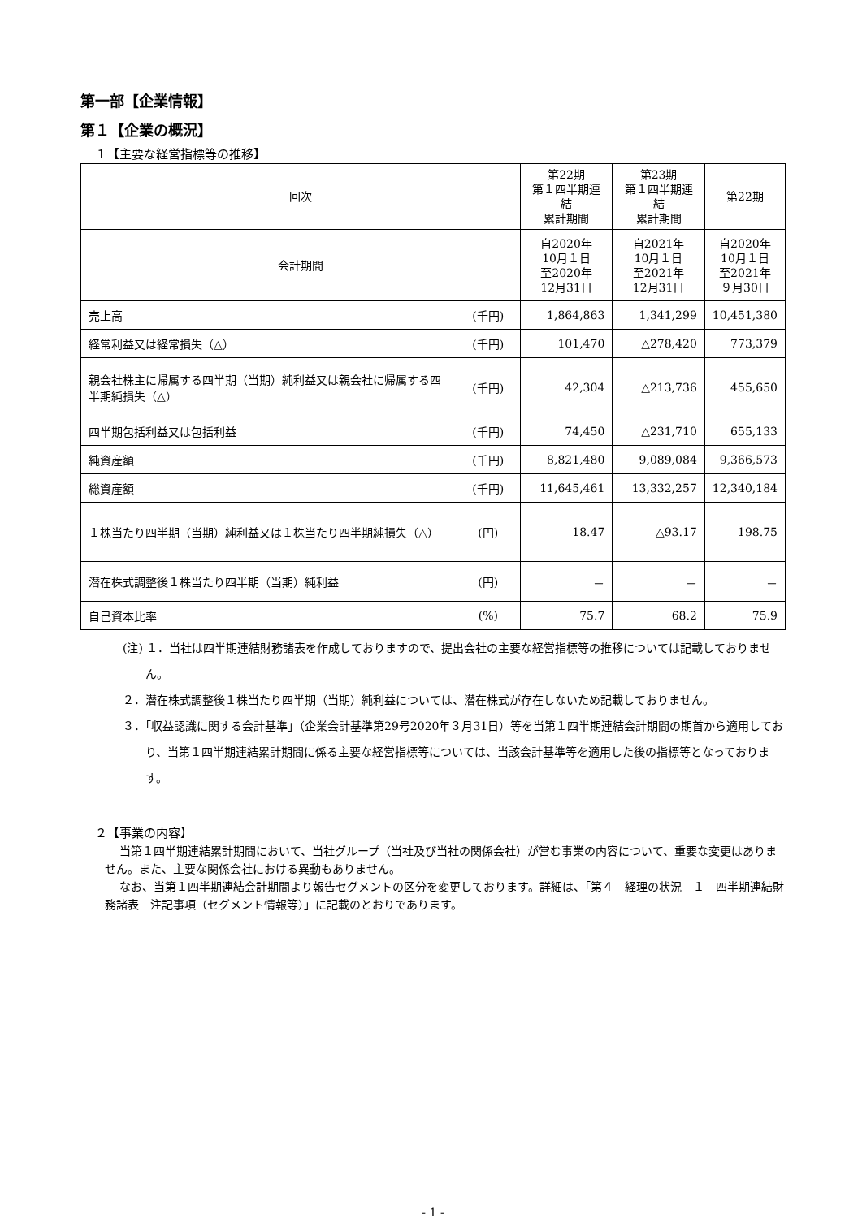第一部【企業情報】
第１【企業の概況】
１【主要な経営指標等の推移】
| 回次 | | 第22期 第１四半期連結 累計期間 | 第23期 第１四半期連結 累計期間 | 第22期 |
| --- | --- | --- | --- | --- |
| 会計期間 | | 自2020年 10月１日 至2020年 12月31日 | 自2021年 10月１日 至2021年 12月31日 | 自2020年 10月１日 至2021年 ９月30日 |
| 売上高 | (千円) | 1,864,863 | 1,341,299 | 10,451,380 |
| 経常利益又は経常損失（△） | (千円) | 101,470 | △278,420 | 773,379 |
| 親会社株主に帰属する四半期（当期）純利益又は親会社に帰属する四半期純損失（△） | (千円) | 42,304 | △213,736 | 455,650 |
| 四半期包括利益又は包括利益 | (千円) | 74,450 | △231,710 | 655,133 |
| 純資産額 | (千円) | 8,821,480 | 9,089,084 | 9,366,573 |
| 総資産額 | (千円) | 11,645,461 | 13,332,257 | 12,340,184 |
| １株当たり四半期（当期）純利益又は１株当たり四半期純損失（△） | (円) | 18.47 | △93.17 | 198.75 |
| 潜在株式調整後１株当たり四半期（当期）純利益 | (円) | － | － | － |
| 自己資本比率 | (%) | 75.7 | 68.2 | 75.9 |
(注) １．当社は四半期連結財務諸表を作成しておりますので、提出会社の主要な経営指標等の推移については記載しておりません。
２．潜在株式調整後１株当たり四半期（当期）純利益については、潜在株式が存在しないため記載しておりません。
３．「収益認識に関する会計基準」（企業会計基準第29号2020年３月31日）等を当第１四半期連結会計期間の期首から適用しており、当第１四半期連結累計期間に係る主要な経営指標等については、当該会計基準等を適用した後の指標等となっております。
２【事業の内容】
当第１四半期連結累計期間において、当社グループ（当社及び当社の関係会社）が営む事業の内容について、重要な変更はありません。また、主要な関係会社における異動もありません。
なお、当第１四半期連結会計期間より報告セグメントの区分を変更しております。詳細は、「第４　経理の状況　１　四半期連結財務諸表　注記事項（セグメント情報等）」に記載のとおりであります。
- 1 -